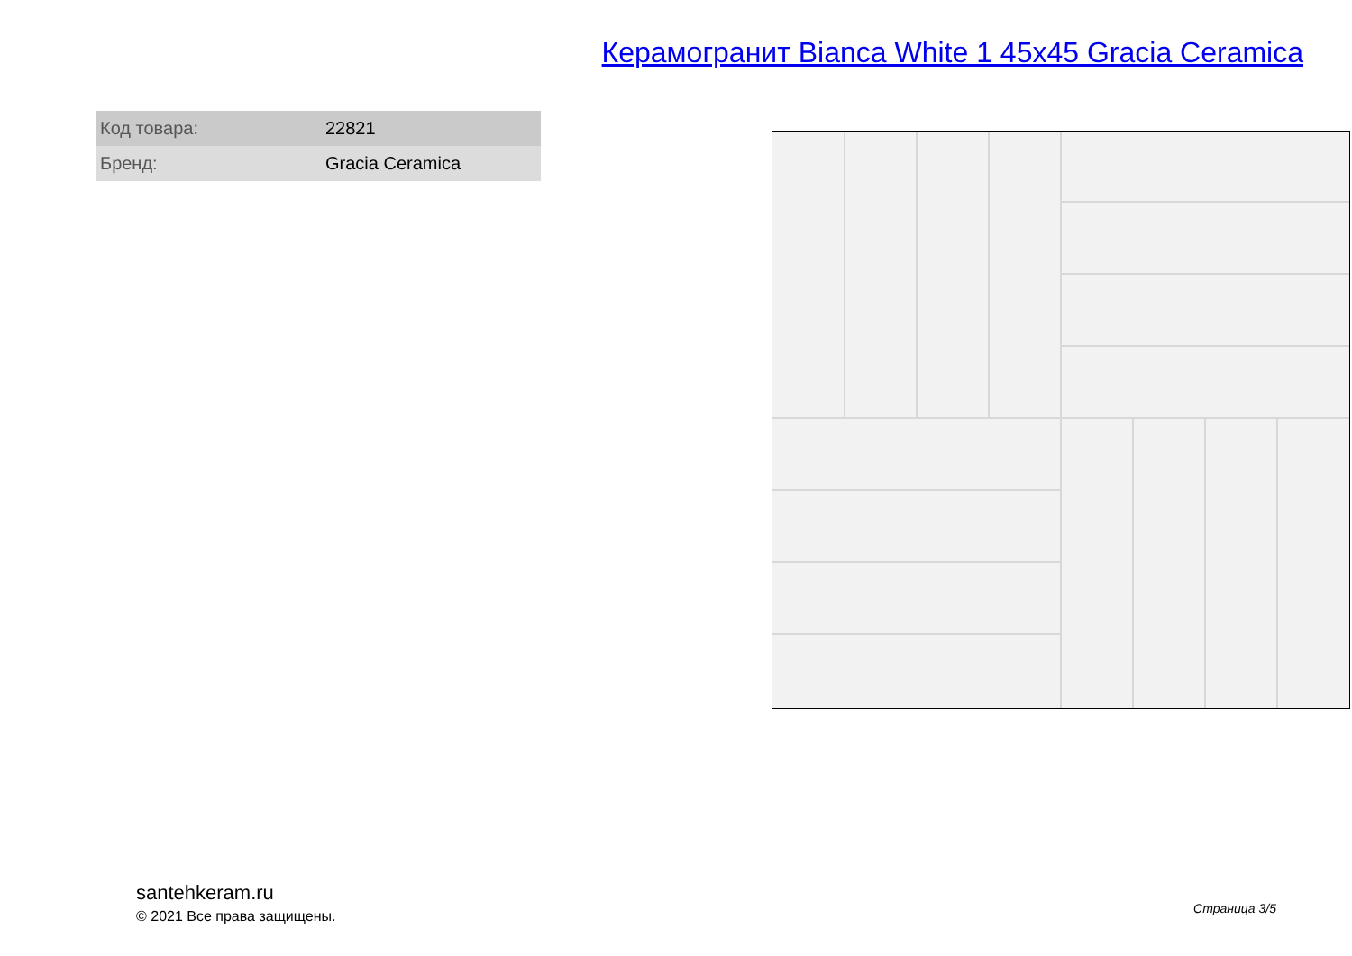Керамогранит Bianca White 1 45x45 Gracia Ceramica
| Код товара: | 22821 |
| Бренд: | Gracia Ceramica |
santehkeram.ru
© 2021 Все права защищены.
Страница 3/5